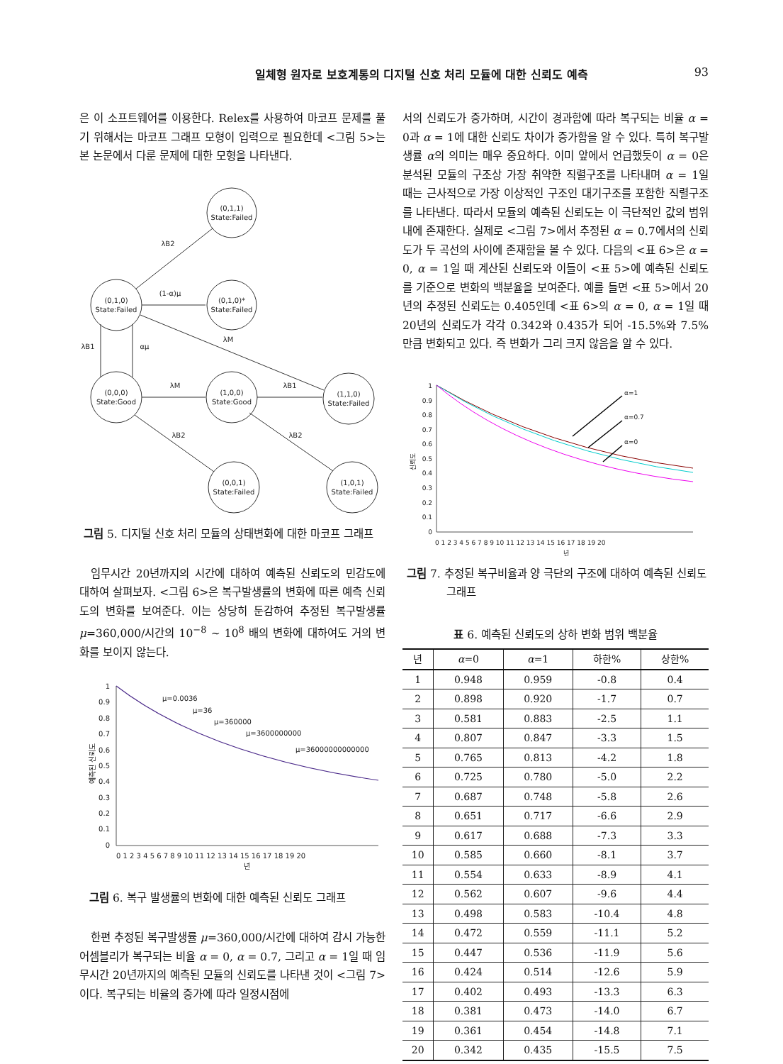일체형 원자로 보호계통의 디지털 신호 처리 모듈에 대한 신뢰도 예측 93
은 이 소프트웨어를 이용한다. Relex를 사용하여 마코프 문제를 풀기 위해서는 마코프 그래프 모형이 입력으로 필요한데 <그림 5>는 본 논문에서 다룬 문제에 대한 모형을 나타낸다.
(0,1,1)
State:Failed
(0,1,0)
State:Failed
(0,1,0)*
State:Failed
(0,0,0)
State:Good
(1,0,0)
State:Good
(1,1,0)
State:Failed
(0,0,1)
State:Failed
(1,0,1)
State:Failed
λB2
(1-α)μ
λM
λB1
αμ
λM
λB1
λB2
λB2
그림 5. 디지털 신호 처리 모듈의 상태변화에 대한 마코프 그래프
임무시간 20년까지의 시간에 대하여 예측된 신뢰도의 민감도에 대하여 살펴보자. <그림 6>은 복구발생률의 변화에 따른 예측 신뢰도의 변화를 보여준다. 이는 상당히 둔감하여 추정된 복구발생률 μ=360,000/시간의 10<sup>−8</sup> ~ 10<sup>8</sup> 배의 변화에 대하여도 거의 변화를 보이지 않는다.
1
0.9
0.8
0.7
0.6
0.5
0.4
0.3
0.2
0.1
0
μ=0.0036
μ=36
μ=360000
μ=3600000000
μ=36000000000000
0 1 2 3 4 5 6 7 8 9 10 11 12 13 14 15 16 17 18 19 20
년
예측된 신뢰도
그림 6. 복구 발생률의 변화에 대한 예측된 신뢰도 그래프
한편 추정된 복구발생률 μ=360,000/시간에 대하여 감시 가능한 어셈블리가 복구되는 비율 α = 0, α = 0.7, 그리고 α = 1일 때 임무시간 20년까지의 예측된 모듈의 신뢰도를 나타낸 것이 <그림 7>이다. 복구되는 비율의 증가에 따라 일정시점에
서의 신뢰도가 증가하며, 시간이 경과함에 따라 복구되는 비율 α = 0과 α = 1에 대한 신뢰도 차이가 증가함을 알 수 있다. 특히 복구발생률 α의 의미는 매우 중요하다. 이미 앞에서 언급했듯이 α = 0은 분석된 모듈의 구조상 가장 취약한 직렬구조를 나타내며 α = 1일 때는 근사적으로 가장 이상적인 구조인 대기구조를 포함한 직렬구조를 나타낸다. 따라서 모듈의 예측된 신뢰도는 이 극단적인 값의 범위 내에 존재한다. 실제로 <그림 7>에서 추정된 α = 0.7에서의 신뢰도가 두 곡선의 사이에 존재함을 볼 수 있다. 다음의 <표 6>은 α = 0, α = 1일 때 계산된 신뢰도와 이들이 <표 5>에 예측된 신뢰도를 기준으로 변화의 백분율을 보여준다. 예를 들면 <표 5>에서 20년의 추정된 신뢰도는 0.405인데 <표 6>의 α = 0, α = 1일 때 20년의 신뢰도가 각각 0.342와 0.435가 되어 -15.5%와 7.5%만큼 변화되고 있다. 즉 변화가 그리 크지 않음을 알 수 있다.
1
0.9
0.8
0.7
0.6
0.5
0.4
0.3
0.2
0.1
0
α=1
α=0.7
α=0
0 1 2 3 4 5 6 7 8 9 10 11 12 13 14 15 16 17 18 19 20
년
신뢰도
그림 7. 추정된 복구비율과 양 극단의 구조에 대하여 예측된 신뢰도 그래프
표 6. 예측된 신뢰도의 상하 변화 범위 백분율
| 년 | α =0 | α =1 | 하한% | 상한% |
| --- | --- | --- | --- | --- |
| 1 | 0.948 | 0.959 | -0.8 | 0.4 |
| 2 | 0.898 | 0.920 | -1.7 | 0.7 |
| 3 | 0.581 | 0.883 | -2.5 | 1.1 |
| 4 | 0.807 | 0.847 | -3.3 | 1.5 |
| 5 | 0.765 | 0.813 | -4.2 | 1.8 |
| 6 | 0.725 | 0.780 | -5.0 | 2.2 |
| 7 | 0.687 | 0.748 | -5.8 | 2.6 |
| 8 | 0.651 | 0.717 | -6.6 | 2.9 |
| 9 | 0.617 | 0.688 | -7.3 | 3.3 |
| 10 | 0.585 | 0.660 | -8.1 | 3.7 |
| 11 | 0.554 | 0.633 | -8.9 | 4.1 |
| 12 | 0.562 | 0.607 | -9.6 | 4.4 |
| 13 | 0.498 | 0.583 | -10.4 | 4.8 |
| 14 | 0.472 | 0.559 | -11.1 | 5.2 |
| 15 | 0.447 | 0.536 | -11.9 | 5.6 |
| 16 | 0.424 | 0.514 | -12.6 | 5.9 |
| 17 | 0.402 | 0.493 | -13.3 | 6.3 |
| 18 | 0.381 | 0.473 | -14.0 | 6.7 |
| 19 | 0.361 | 0.454 | -14.8 | 7.1 |
| 20 | 0.342 | 0.435 | -15.5 | 7.5 |